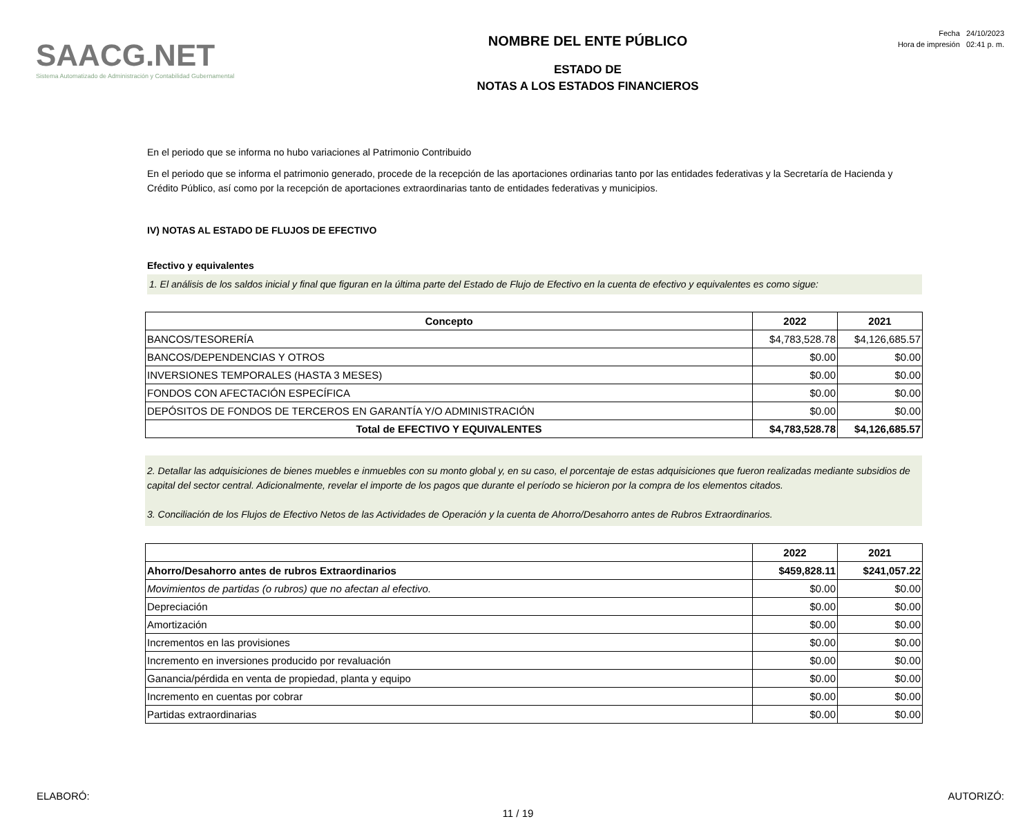SAACG.NET
Sistema Automatizado de Administración y Contabilidad Gubernamental
NOMBRE DEL ENTE PÚBLICO
ESTADO DE
NOTAS A LOS ESTADOS FINANCIEROS
Fecha 24/10/2023
Hora de impresión 02:41 p. m.
En el periodo que se informa no hubo variaciones al Patrimonio Contribuido
En el periodo que se informa el patrimonio generado, procede de la recepción de las aportaciones ordinarias tanto por las entidades federativas y la Secretaría de Hacienda y Crédito Público, así como por la recepción de aportaciones extraordinarias tanto de entidades federativas y municipios.
IV) NOTAS AL ESTADO DE FLUJOS DE EFECTIVO
Efectivo y equivalentes
1. El análisis de los saldos inicial y final que figuran en la última parte del Estado de Flujo de Efectivo en la cuenta de efectivo y equivalentes es como sigue:
| Concepto | 2022 | 2021 |
| --- | --- | --- |
| BANCOS/TESORERÍA | $4,783,528.78 | $4,126,685.57 |
| BANCOS/DEPENDENCIAS Y OTROS | $0.00 | $0.00 |
| INVERSIONES TEMPORALES (HASTA 3 MESES) | $0.00 | $0.00 |
| FONDOS CON AFECTACIÓN ESPECÍFICA | $0.00 | $0.00 |
| DEPÓSITOS DE FONDOS DE TERCEROS EN GARANTÍA Y/O ADMINISTRACIÓN | $0.00 | $0.00 |
| Total de EFECTIVO Y EQUIVALENTES | $4,783,528.78 | $4,126,685.57 |
2. Detallar las adquisiciones de bienes muebles e inmuebles con su monto global y, en su caso, el porcentaje de estas adquisiciones que fueron realizadas mediante subsidios de capital del sector central. Adicionalmente, revelar el importe de los pagos que durante el período se hicieron por la compra de los elementos citados.
3. Conciliación de los Flujos de Efectivo Netos de las Actividades de Operación y la cuenta de Ahorro/Desahorro antes de Rubros Extraordinarios.
| | 2022 | 2021 |
| --- | --- | --- |
| Ahorro/Desahorro antes de rubros Extraordinarios | $459,828.11 | $241,057.22 |
| Movimientos de partidas (o rubros) que no afectan al efectivo. | $0.00 | $0.00 |
| Depreciación | $0.00 | $0.00 |
| Amortización | $0.00 | $0.00 |
| Incrementos en las provisiones | $0.00 | $0.00 |
| Incremento en inversiones producido por revaluación | $0.00 | $0.00 |
| Ganancia/pérdida en venta de propiedad, planta y equipo | $0.00 | $0.00 |
| Incremento en cuentas por cobrar | $0.00 | $0.00 |
| Partidas extraordinarias | $0.00 | $0.00 |
ELABORÓ: AUTORIZÓ:
11 / 19